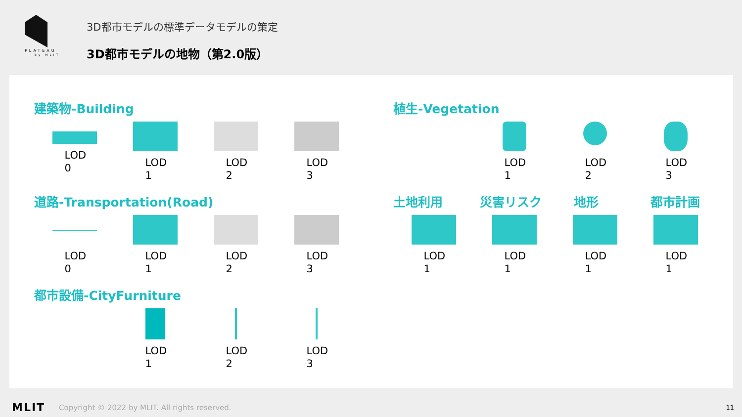PLATEAU
by MLIT
3D都市モデルの標準データモデルの策定
3D都市モデルの地物（第2.0版）
建築物-Building
LOD 0 LOD 1 LOD 2 LOD 3
道路-Transportation(Road)
LOD 0 LOD 1 LOD 2 LOD 3
都市設備-CityFurniture
LOD 1 LOD 2 LOD 3
植生-Vegetation
LOD 1 LOD 2 LOD 3
土地利用 災害リスク 地形 都市計画
LOD 1 LOD 1 LOD 1 LOD 1
MLIT Copyright © 2022 by MLIT. All rights reserved. 11